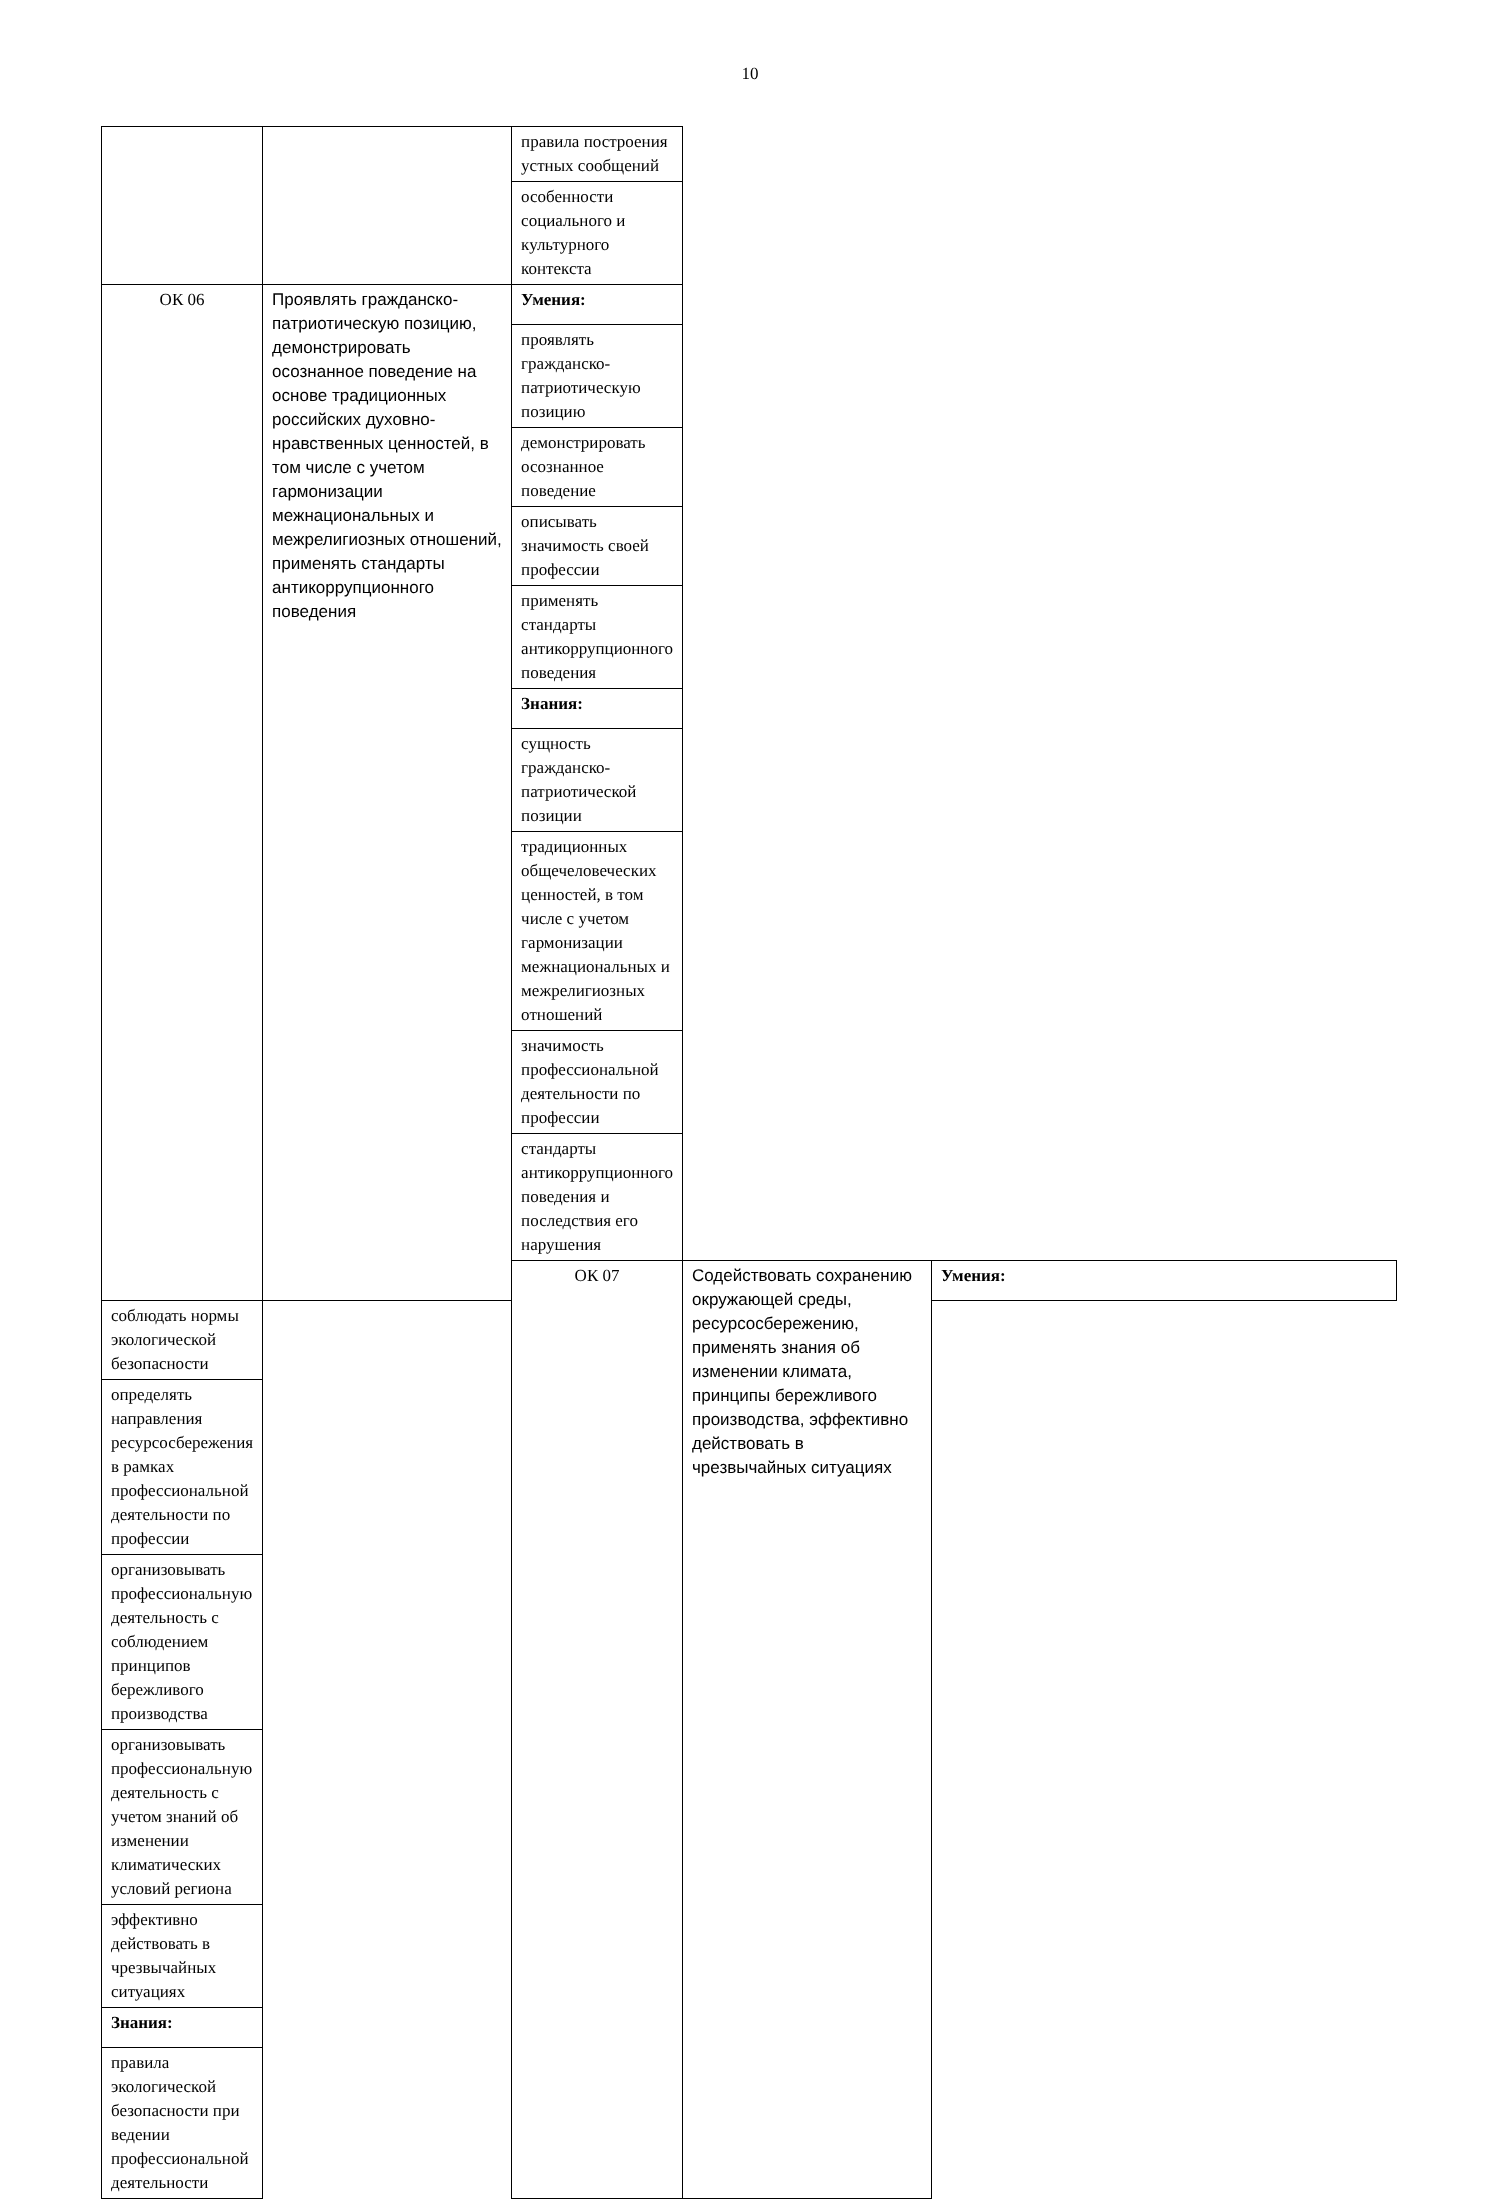10
| | | правила построения устных сообщений | | |
| | | особенности социального и культурного контекста | | |
| ОК 06 | Проявлять гражданско-патриотическую позицию, демонстрировать осознанное поведение на основе традиционных российских духовно-нравственных ценностей, в том числе с учетом гармонизации межнациональных и межрелигиозных отношений, применять стандарты антикоррупционного поведения | Умения: | | |
| | | проявлять гражданско-патриотическую позицию | | |
| | | демонстрировать осознанное поведение | | |
| | | описывать значимость своей профессии | | |
| | | применять стандарты антикоррупционного поведения | | |
| | | Знания: | | |
| | | сущность гражданско-патриотической позиции | | |
| | | традиционных общечеловеческих ценностей, в том числе с учетом гармонизации межнациональных и межрелигиозных отношений | | |
| | | значимость профессиональной деятельности по профессии | | |
| | | стандарты антикоррупционного поведения и последствия его нарушения | | |
| | | ОК 07 | Содействовать сохранению окружающей среды, ресурсосбережению, применять знания об изменении климата, принципы бережливого производства, эффективно действовать в чрезвычайных ситуациях | Умения: |
| соблюдать нормы экологической безопасности | | | | |
| определять направления ресурсосбережения в рамках профессиональной деятельности по профессии | | | | |
| организовывать профессиональную деятельность с соблюдением принципов бережливого производства | | | | |
| организовывать профессиональную деятельность с учетом знаний об изменении климатических условий региона | | | | |
| эффективно действовать в чрезвычайных ситуациях | | | | |
| Знания: | | | | |
| правила экологической безопасности при ведении профессиональной деятельности | | | | |